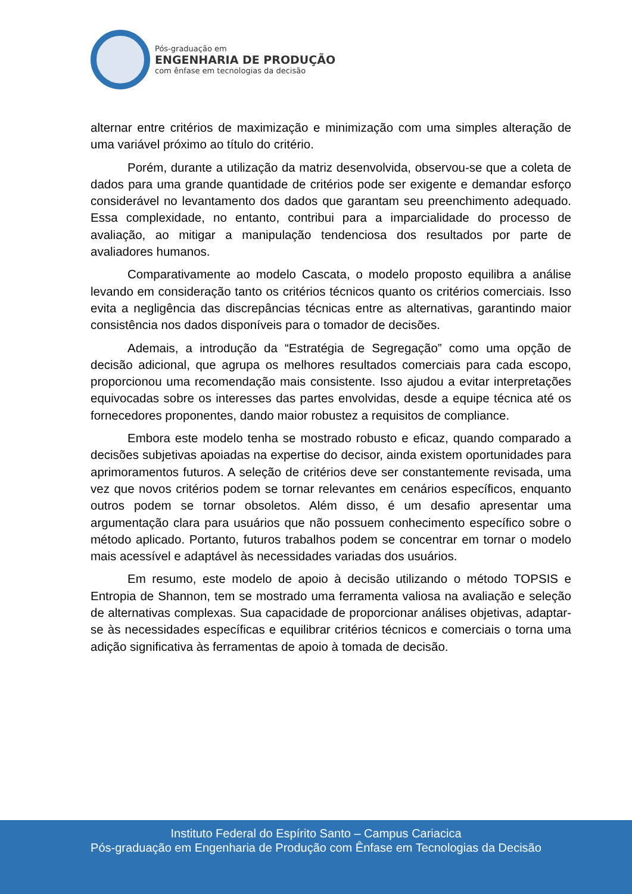Pós-graduação em
ENGENHARIA DE PRODUÇÃO
com ênfase em tecnologias da decisão
alternar entre critérios de maximização e minimização com uma simples alteração de uma variável próximo ao título do critério.
Porém, durante a utilização da matriz desenvolvida, observou-se que a coleta de dados para uma grande quantidade de critérios pode ser exigente e demandar esforço considerável no levantamento dos dados que garantam seu preenchimento adequado. Essa complexidade, no entanto, contribui para a imparcialidade do processo de avaliação, ao mitigar a manipulação tendenciosa dos resultados por parte de avaliadores humanos.
Comparativamente ao modelo Cascata, o modelo proposto equilibra a análise levando em consideração tanto os critérios técnicos quanto os critérios comerciais. Isso evita a negligência das discrepâncias técnicas entre as alternativas, garantindo maior consistência nos dados disponíveis para o tomador de decisões.
Ademais, a introdução da “Estratégia de Segregação” como uma opção de decisão adicional, que agrupa os melhores resultados comerciais para cada escopo, proporcionou uma recomendação mais consistente. Isso ajudou a evitar interpretações equivocadas sobre os interesses das partes envolvidas, desde a equipe técnica até os fornecedores proponentes, dando maior robustez a requisitos de compliance.
Embora este modelo tenha se mostrado robusto e eficaz, quando comparado a decisões subjetivas apoiadas na expertise do decisor, ainda existem oportunidades para aprimoramentos futuros. A seleção de critérios deve ser constantemente revisada, uma vez que novos critérios podem se tornar relevantes em cenários específicos, enquanto outros podem se tornar obsoletos. Além disso, é um desafio apresentar uma argumentação clara para usuários que não possuem conhecimento específico sobre o método aplicado. Portanto, futuros trabalhos podem se concentrar em tornar o modelo mais acessível e adaptável às necessidades variadas dos usuários.
Em resumo, este modelo de apoio à decisão utilizando o método TOPSIS e Entropia de Shannon, tem se mostrado uma ferramenta valiosa na avaliação e seleção de alternativas complexas. Sua capacidade de proporcionar análises objetivas, adaptar-se às necessidades específicas e equilibrar critérios técnicos e comerciais o torna uma adição significativa às ferramentas de apoio à tomada de decisão.
Instituto Federal do Espírito Santo – Campus Cariacica
Pós-graduação em Engenharia de Produção com Ênfase em Tecnologias da Decisão